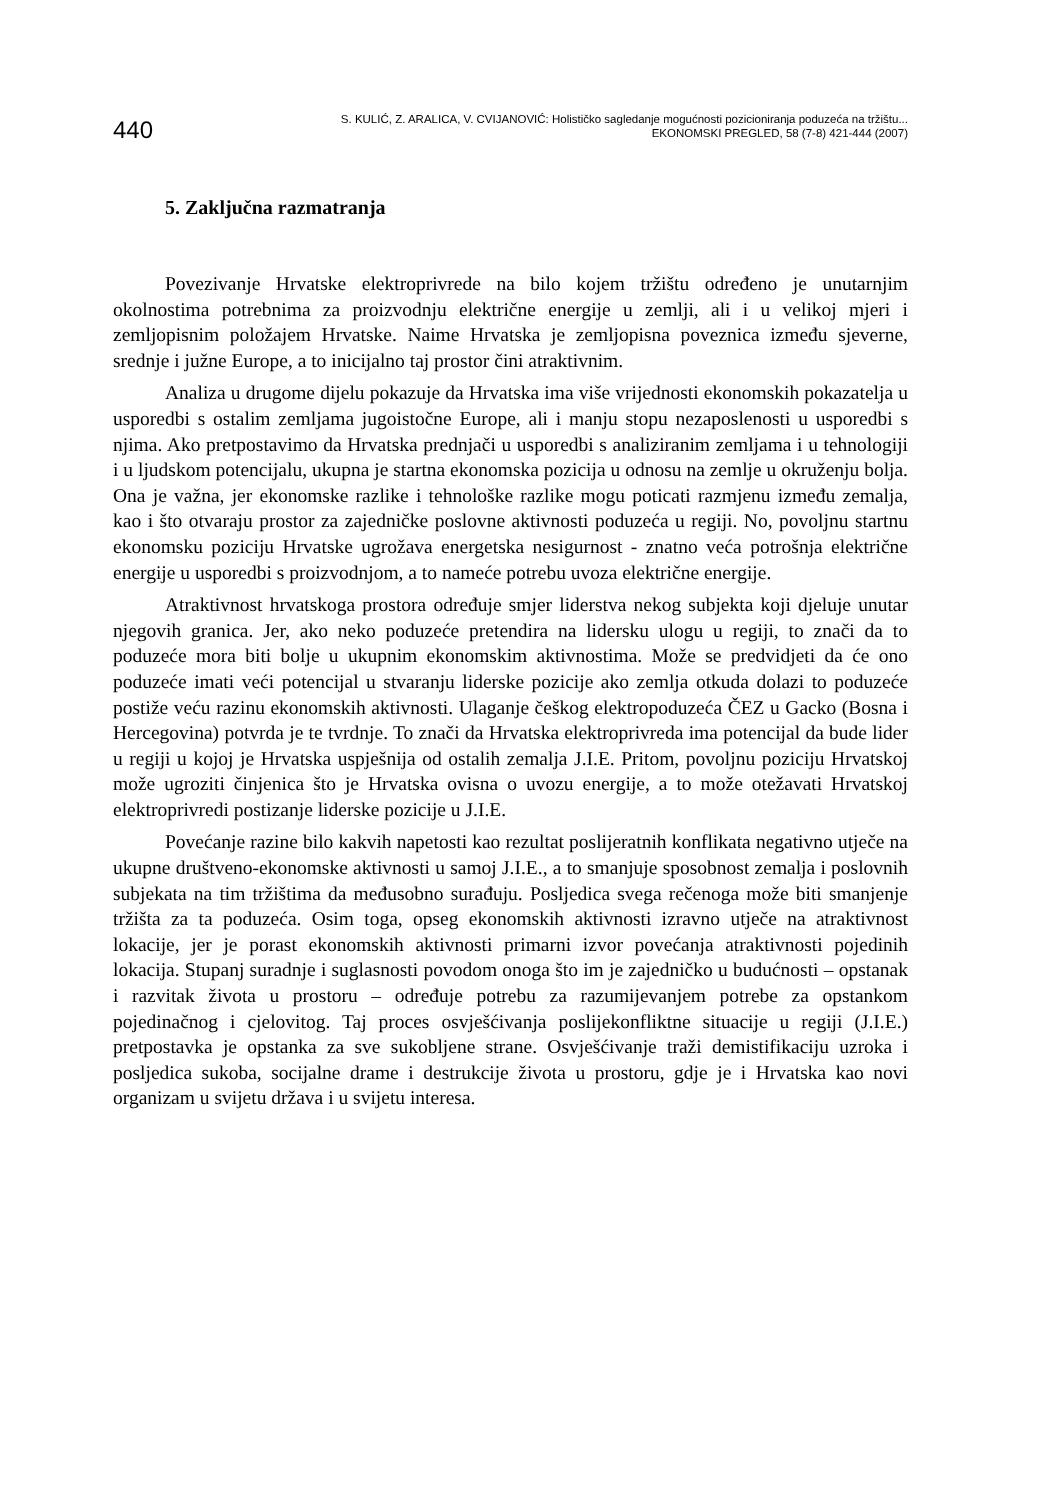440
S. KULIĆ, Z. ARALICA, V. CVIJANOVIĆ: Holističko sagledanje mogućnosti pozicioniranja poduzeća na tržištu...
EKONOMSKI PREGLED, 58 (7-8) 421-444 (2007)
5. Zaključna razmatranja
Povezivanje Hrvatske elektroprivrede na bilo kojem tržištu određeno je unutarnjim okolnostima potrebnima za proizvodnju električne energije u zemlji, ali i u velikoj mjeri i zemljopisnim položajem Hrvatske. Naime Hrvatska je zemljopisna poveznica između sjeverne, srednje i južne Europe, a to inicijalno taj prostor čini atraktivnim.
Analiza u drugome dijelu pokazuje da Hrvatska ima više vrijednosti ekonomskih pokazatelja u usporedbi s ostalim zemljama jugoistočne Europe, ali i manju stopu nezaposlenosti u usporedbi s njima. Ako pretpostavimo da Hrvatska prednjači u usporedbi s analiziranim zemljama i u tehnologiji i u ljudskom potencijalu, ukupna je startna ekonomska pozicija u odnosu na zemlje u okruženju bolja. Ona je važna, jer ekonomske razlike i tehnološke razlike mogu poticati razmjenu između zemalja, kao i što otvaraju prostor za zajedničke poslovne aktivnosti poduzeća u regiji. No, povoljnu startnu ekonomsku poziciju Hrvatske ugrožava energetska nesigurnost - znatno veća potrošnja električne energije u usporedbi s proizvodnjom, a to nameće potrebu uvoza električne energije.
Atraktivnost hrvatskoga prostora određuje smjer liderstva nekog subjekta koji djeluje unutar njegovih granica. Jer, ako neko poduzeće pretendira na lidersku ulogu u regiji, to znači da to poduzeće mora biti bolje u ukupnim ekonomskim aktivnostima. Može se predvidjeti da će ono poduzeće imati veći potencijal u stvaranju liderske pozicije ako zemlja otkuda dolazi to poduzeće postiže veću razinu ekonomskih aktivnosti. Ulaganje češkog elektropoduzeća ČEZ u Gacko (Bosna i Hercegovina) potvrda je te tvrdnje. To znači da Hrvatska elektroprivreda ima potencijal da bude lider u regiji u kojoj je Hrvatska uspješnija od ostalih zemalja J.I.E. Pritom, povoljnu poziciju Hrvatskoj može ugroziti činjenica što je Hrvatska ovisna o uvozu energije, a to može otežavati Hrvatskoj elektroprivredi postizanje liderske pozicije u J.I.E.
Povećanje razine bilo kakvih napetosti kao rezultat poslijeratnih konflikata negativno utječe na ukupne društveno-ekonomske aktivnosti u samoj J.I.E., a to smanjuje sposobnost zemalja i poslovnih subjekata na tim tržištima da međusobno surađuju. Posljedica svega rečenoga može biti smanjenje tržišta za ta poduzeća. Osim toga, opseg ekonomskih aktivnosti izravno utječe na atraktivnost lokacije, jer je porast ekonomskih aktivnosti primarni izvor povećanja atraktivnosti pojedinih lokacija. Stupanj suradnje i suglasnosti povodom onoga što im je zajedničko u budućnosti – opstanak i razvitak života u prostoru – određuje potrebu za razumijevanjem potrebe za opstankom pojedinačnog i cjelovitog. Taj proces osvješćivanja poslijekonfliktne situacije u regiji (J.I.E.) pretpostavka je opstanka za sve sukobljene strane. Osvješćivanje traži demistifikaciju uzroka i posljedica sukoba, socijalne drame i destrukcije života u prostoru, gdje je i Hrvatska kao novi organizam u svijetu država i u svijetu interesa.